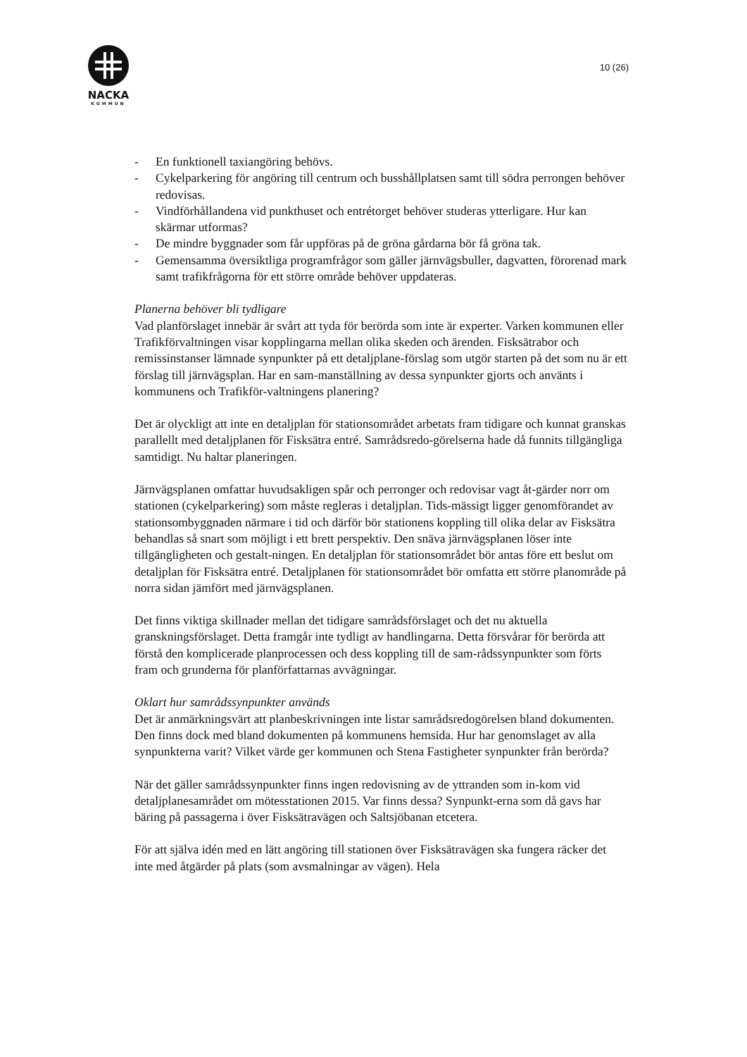NACKA
KOMMUN
10 (26)
- En funktionell taxiangöring behövs.
- Cykelparkering för angöring till centrum och busshållplatsen samt till södra perrongen behöver redovisas.
- Vindförhållandena vid punkthuset och entrétorget behöver studeras ytterligare. Hur kan skärmar utformas?
- De mindre byggnader som får uppföras på de gröna gårdarna bör få gröna tak.
- Gemensamma översiktliga programfrågor som gäller järnvägsbuller, dagvatten, förorenad mark samt trafikfrågorna för ett större område behöver uppdateras.
Planerna behöver bli tydligare
Vad planförslaget innebär är svårt att tyda för berörda som inte är experter. Varken kommunen eller Trafikförvaltningen visar kopplingarna mellan olika skeden och ärenden. Fisksätrabor och remissinstanser lämnade synpunkter på ett detaljplane-förslag som utgör starten på det som nu är ett förslag till järnvägsplan. Har en sam-manställning av dessa synpunkter gjorts och använts i kommunens och Trafikför-valtningens planering?
Det är olyckligt att inte en detaljplan för stationsområdet arbetats fram tidigare och kunnat granskas parallellt med detaljplanen för Fisksätra entré. Samrådsredo-görelserna hade då funnits tillgängliga samtidigt. Nu haltar planeringen.
Järnvägsplanen omfattar huvudsakligen spår och perronger och redovisar vagt åt-gärder norr om stationen (cykelparkering) som måste regleras i detaljplan. Tids-mässigt ligger genomförandet av stationsombyggnaden närmare i tid och därför bör stationens koppling till olika delar av Fisksätra behandlas så snart som möjligt i ett brett perspektiv. Den snäva järnvägsplanen löser inte tillgängligheten och gestalt-ningen. En detaljplan för stationsområdet bör antas före ett beslut om detaljplan för Fisksätra entré. Detaljplanen för stationsområdet bör omfatta ett större planområde på norra sidan jämfört med järnvägsplanen.
Det finns viktiga skillnader mellan det tidigare samrådsförslaget och det nu aktuella granskningsförslaget. Detta framgår inte tydligt av handlingarna. Detta försvårar för berörda att förstå den komplicerade planprocessen och dess koppling till de sam-rådssynpunkter som förts fram och grunderna för planförfattarnas avvägningar.
Oklart hur samrådssynpunkter används
Det är anmärkningsvärt att planbeskrivningen inte listar samrådsredogörelsen bland dokumenten. Den finns dock med bland dokumenten på kommunens hemsida. Hur har genomslaget av alla synpunkterna varit? Vilket värde ger kommunen och Stena Fastigheter synpunkter från berörda?
När det gäller samrådssynpunkter finns ingen redovisning av de yttranden som in-kom vid detaljplanesamrådet om mötesstationen 2015. Var finns dessa? Synpunkt-erna som då gavs har bäring på passagerna i över Fisksätravägen och Saltsjöbanan etcetera.
För att själva idén med en lätt angöring till stationen över Fisksätravägen ska fungera räcker det inte med åtgärder på plats (som avsmalningar av vägen). Hela